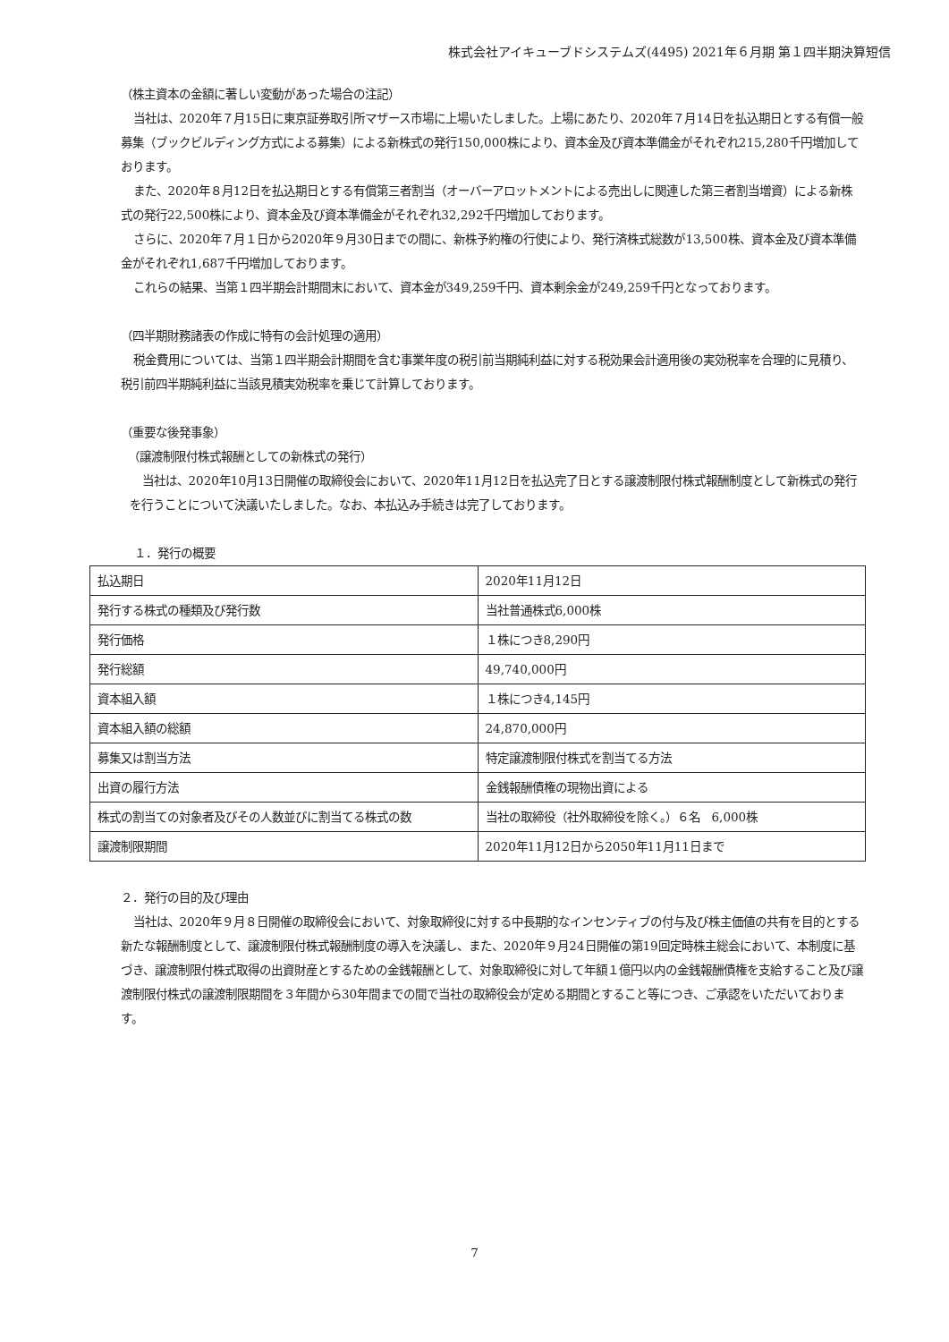株式会社アイキューブドシステムズ(4495) 2021年６月期 第１四半期決算短信
（株主資本の金額に著しい変動があった場合の注記）
当社は、2020年７月15日に東京証券取引所マザース市場に上場いたしました。上場にあたり、2020年７月14日を払込期日とする有償一般募集（ブックビルディング方式による募集）による新株式の発行150,000株により、資本金及び資本準備金がそれぞれ215,280千円増加しております。
また、2020年８月12日を払込期日とする有償第三者割当（オーバーアロットメントによる売出しに関連した第三者割当増資）による新株式の発行22,500株により、資本金及び資本準備金がそれぞれ32,292千円増加しております。
さらに、2020年７月１日から2020年９月30日までの間に、新株予約権の行使により、発行済株式総数が13,500株、資本金及び資本準備金がそれぞれ1,687千円増加しております。
これらの結果、当第１四半期会計期間末において、資本金が349,259千円、資本剰余金が249,259千円となっております。
（四半期財務諸表の作成に特有の会計処理の適用）
税金費用については、当第１四半期会計期間を含む事業年度の税引前当期純利益に対する税効果会計適用後の実効税率を合理的に見積り、税引前四半期純利益に当該見積実効税率を乗じて計算しております。
（重要な後発事象）
（譲渡制限付株式報酬としての新株式の発行）
当社は、2020年10月13日開催の取締役会において、2020年11月12日を払込完了日とする譲渡制限付株式報酬制度として新株式の発行を行うことについて決議いたしました。なお、本払込み手続きは完了しております。
１．発行の概要
| 払込期日 | 2020年11月12日 |
| 発行する株式の種類及び発行数 | 当社普通株式6,000株 |
| 発行価格 | １株につき8,290円 |
| 発行総額 | 49,740,000円 |
| 資本組入額 | １株につき4,145円 |
| 資本組入額の総額 | 24,870,000円 |
| 募集又は割当方法 | 特定譲渡制限付株式を割当てる方法 |
| 出資の履行方法 | 金銭報酬債権の現物出資による |
| 株式の割当ての対象者及びその人数並びに割当てる株式の数 | 当社の取締役（社外取締役を除く。）６名 6,000株 |
| 譲渡制限期間 | 2020年11月12日から2050年11月11日まで |
２．発行の目的及び理由
当社は、2020年９月８日開催の取締役会において、対象取締役に対する中長期的なインセンティブの付与及び株主価値の共有を目的とする新たな報酬制度として、譲渡制限付株式報酬制度の導入を決議し、また、2020年９月24日開催の第19回定時株主総会において、本制度に基づき、譲渡制限付株式取得の出資財産とするための金銭報酬として、対象取締役に対して年額１億円以内の金銭報酬債権を支給すること及び譲渡制限付株式の譲渡制限期間を３年間から30年間までの間で当社の取締役会が定める期間とすること等につき、ご承認をいただいております。
7